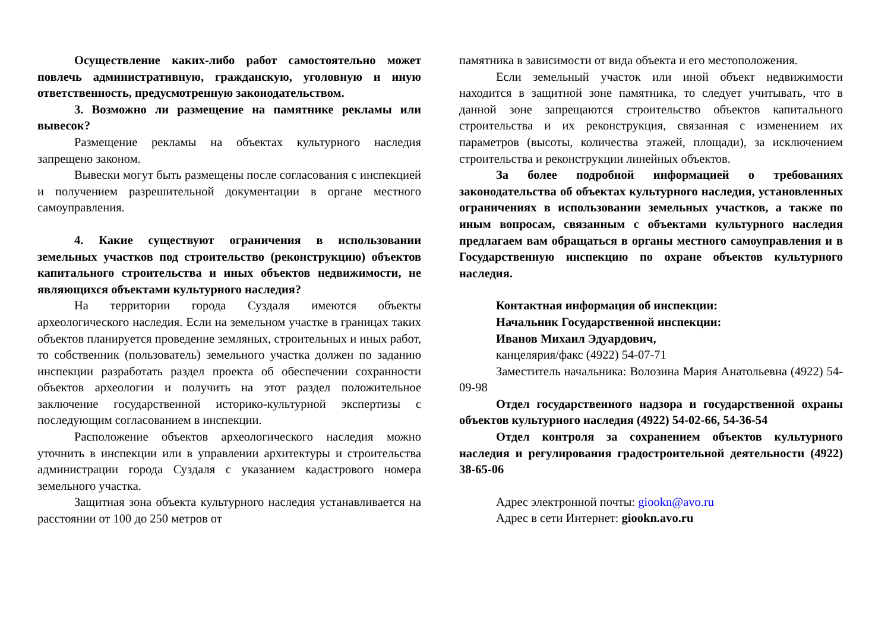Осуществление каких-либо работ самостоятельно может повлечь административную, гражданскую, уголовную и иную ответственность, предусмотренную законодательством.
3. Возможно ли размещение на памятнике рекламы или вывесок?
Размещение рекламы на объектах культурного наследия запрещено законом.
Вывески могут быть размещены после согласования с инспекцией и получением разрешительной документации в органе местного самоуправления.
4. Какие существуют ограничения в использовании земельных участков под строительство (реконструкцию) объектов капитального строительства и иных объектов недвижимости, не являющихся объектами культурного наследия?
На территории города Суздаля имеются объекты археологического наследия. Если на земельном участке в границах таких объектов планируется проведение земляных, строительных и иных работ, то собственник (пользователь) земельного участка должен по заданию инспекции разработать раздел проекта об обеспечении сохранности объектов археологии и получить на этот раздел положительное заключение государственной историко-культурной экспертизы с последующим согласованием в инспекции.
Расположение объектов археологического наследия можно уточнить в инспекции или в управлении архитектуры и строительства администрации города Суздаля с указанием кадастрового номера земельного участка.
Защитная зона объекта культурного наследия устанавливается на расстоянии от 100 до 250 метров от
памятника в зависимости от вида объекта и его местоположения.
Если земельный участок или иной объект недвижимости находится в защитной зоне памятника, то следует учитывать, что в данной зоне запрещаются строительство объектов капитального строительства и их реконструкция, связанная с изменением их параметров (высоты, количества этажей, площади), за исключением строительства и реконструкции линейных объектов.
За более подробной информацией о требованиях законодательства об объектах культурного наследия, установленных ограничениях в использовании земельных участков, а также по иным вопросам, связанным с объектами культурного наследия предлагаем вам обращаться в органы местного самоуправления и в Государственную инспекцию по охране объектов культурного наследия.
Контактная информация об инспекции:
Начальник Государственной инспекции:
Иванов Михаил Эдуардович,
канцелярия/факс (4922) 54-07-71
Заместитель начальника: Волозина Мария Анатольевна (4922) 54-09-98
Отдел государственного надзора и государственной охраны объектов культурного наследия (4922) 54-02-66, 54-36-54
Отдел контроля за сохранением объектов культурного наследия и регулирования градостроительной деятельности (4922) 38-65-06
Адрес электронной почты: giookn@avo.ru
Адрес в сети Интернет: giookn.avo.ru